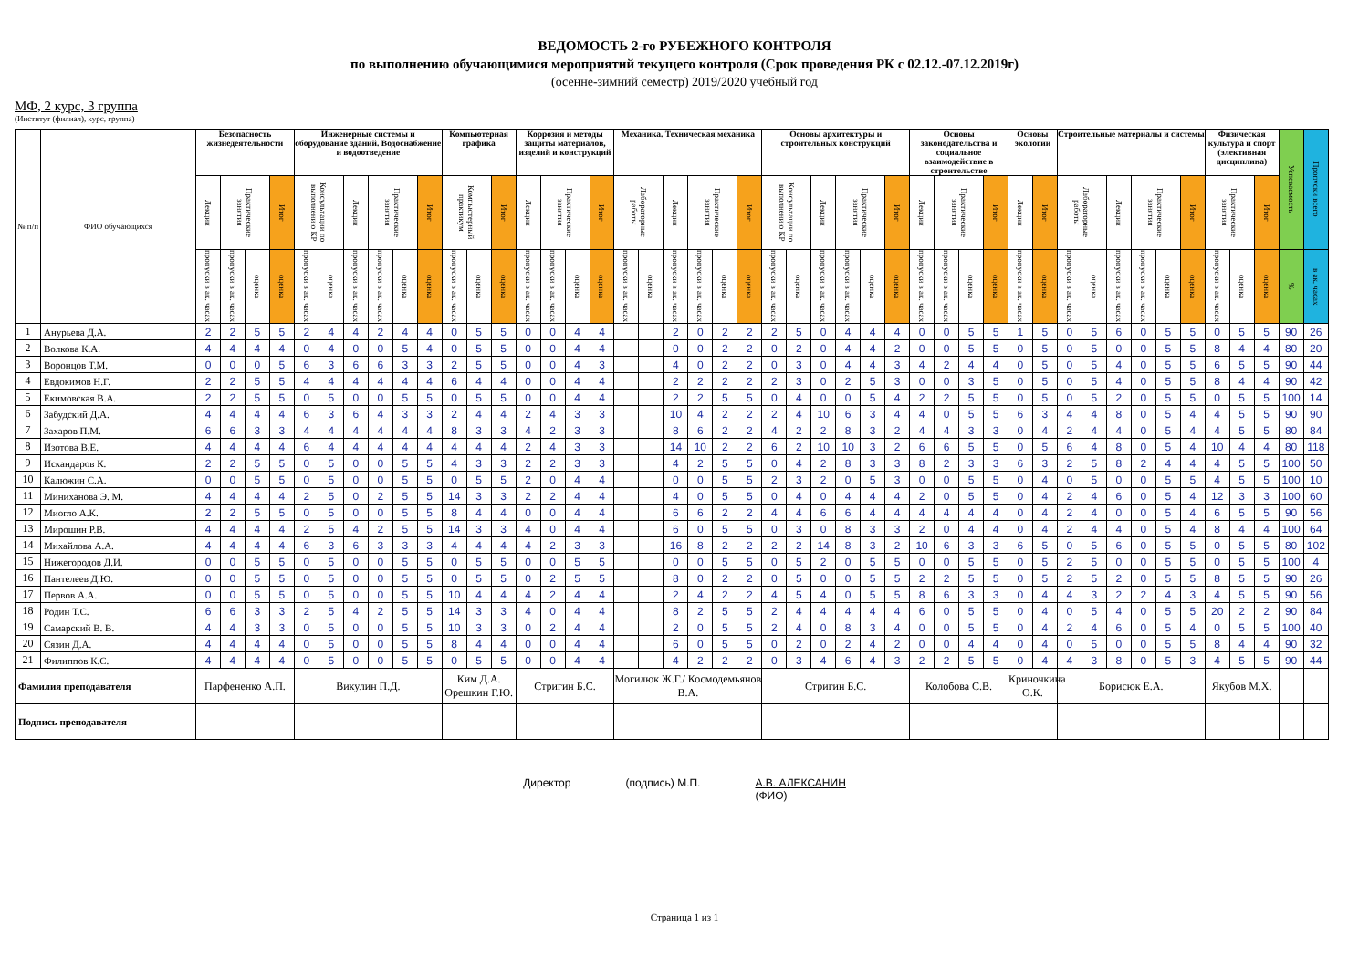ВЕДОМОСТЬ 2-го РУБЕЖНОГО КОНТРОЛЯ
по выполнению обучающимися мероприятий текущего контроля (Срок проведения РК с 02.12.-07.12.2019г)
(осенне-зимний семестр) 2019/2020 учебный год
МФ, 2 курс, 3 группа
(Институт (филиал), курс, группа)
| № п/п | ФИО обучающихся | Безопасность жизнедеятельности | | | | Инженерные системы и оборудование зданий. Водоснабжение и водоотведение | | | | | | Компьютерная графика | | | Коррозия и методы защиты материалов, изделий и конструкций | | | | Механика. Техническая механика | | | | | | Основы архитектуры и строительных конструкций | | | | | | Основы законодательства и социальное взаимодействие в строительстве | | | | Основы экологии | | Строительные материалы и системы | | | | | | Физическая культура и спорт (элективная дисциплина) | | | Успеваемость | Пропуски всего |
| --- | --- | --- | --- | --- | --- | --- | --- | --- | --- | --- | --- | --- | --- | --- | --- | --- | --- | --- | --- | --- | --- | --- | --- | --- | --- | --- | --- | --- | --- | --- | --- | --- | --- | --- | --- | --- | --- | --- | --- | --- | --- | --- | --- | --- | --- | --- | --- |
| | | Лекции | Практические занятия | | Итог | Консультации по выполнению КР | | Лекции | Практические занятия | | Итог | Компьютерный практикум | | Итог | Лекции | Практические занятия | | Итог | Лабораторные работы | | Лекции | Практические занятия | | Итог | Консультации по выполнению КР | | Лекции | Практические занятия | | Итог | Лекции | Практические занятия | | Итог | Лекции | Итог | Лабораторные работы | | Лекции | Практические занятия | | Итог | Практические занятия | | Итог | | |
| | | пропуски в ак. часах | пропуски в ак. часах | оценка | оценка | пропуски в ак. часах | оценка | пропуски в ак. часах | пропуски в ак. часах | оценка | оценка | пропуски в ак. часах | оценка | оценка | пропуски в ак. часах | пропуски в ак. часах | оценка | оценка | пропуски в ак. часах | оценка | пропуски в ак. часах | пропуски в ак. часах | оценка | оценка | пропуски в ак. часах | оценка | пропуски в ак. часах | пропуски в ак. часах | оценка | оценка | пропуски в ак. часах | пропуски в ак. часах | оценка | оценка | пропуски в ак. часах | оценка | пропуски в ак. часах | оценка | пропуски в ак. часах | пропуски в ак. часах | оценка | оценка | пропуски в ак. часах | оценка | оценка | % | в ак. часах |
| 1 | Анурьева Д.А. | 2 | 2 | 5 | 5 | 2 | 4 | 4 | 2 | 4 | 4 | 0 | 5 | 5 | 0 | 0 | 4 | 4 | | | 2 | 0 | 2 | 2 | 2 | 5 | 0 | 4 | 4 | 4 | 0 | 0 | 5 | 5 | 1 | 5 | 0 | 5 | 6 | 0 | 5 | 5 | 0 | 5 | 5 | 90 | 26 |
| 2 | Волкова К.А. | 4 | 4 | 4 | 4 | 0 | 4 | 0 | 0 | 5 | 4 | 0 | 5 | 5 | 0 | 0 | 4 | 4 | | | 0 | 0 | 2 | 2 | 0 | 2 | 0 | 4 | 4 | 2 | 0 | 0 | 5 | 5 | 0 | 5 | 0 | 5 | 0 | 0 | 5 | 5 | 8 | 4 | 4 | 80 | 20 |
| 3 | Воронцов Т.М. | 0 | 0 | 0 | 5 | 6 | 3 | 6 | 6 | 3 | 3 | 2 | 5 | 5 | 0 | 0 | 4 | 3 | | | 4 | 0 | 2 | 2 | 0 | 3 | 0 | 4 | 4 | 3 | 4 | 2 | 4 | 4 | 0 | 5 | 0 | 5 | 4 | 0 | 5 | 5 | 6 | 5 | 5 | 90 | 44 |
| 4 | Евдокимов Н.Г. | 2 | 2 | 5 | 5 | 4 | 4 | 4 | 4 | 4 | 4 | 6 | 4 | 4 | 0 | 0 | 4 | 4 | | | 2 | 2 | 2 | 2 | 2 | 3 | 0 | 2 | 5 | 3 | 0 | 0 | 3 | 5 | 0 | 5 | 0 | 5 | 4 | 0 | 5 | 5 | 8 | 4 | 4 | 90 | 42 |
| 5 | Екимовская В.А. | 2 | 2 | 5 | 5 | 0 | 5 | 0 | 0 | 5 | 5 | 0 | 5 | 5 | 0 | 0 | 4 | 4 | | | 2 | 2 | 5 | 5 | 0 | 4 | 0 | 0 | 5 | 4 | 2 | 2 | 5 | 5 | 0 | 5 | 0 | 5 | 2 | 0 | 5 | 5 | 0 | 5 | 5 | 100 | 14 |
| 6 | Забудский Д.А. | 4 | 4 | 4 | 4 | 6 | 3 | 6 | 4 | 3 | 3 | 2 | 4 | 4 | 2 | 4 | 3 | 3 | | | 10 | 4 | 2 | 2 | 2 | 4 | 10 | 6 | 3 | 4 | 4 | 0 | 5 | 5 | 6 | 3 | 4 | 4 | 8 | 0 | 5 | 4 | 4 | 5 | 5 | 90 | 90 |
| 7 | Захаров П.М. | 6 | 6 | 3 | 3 | 4 | 4 | 4 | 4 | 4 | 4 | 8 | 3 | 3 | 4 | 2 | 3 | 3 | | | 8 | 6 | 2 | 2 | 4 | 2 | 2 | 8 | 3 | 2 | 4 | 4 | 3 | 3 | 0 | 4 | 2 | 4 | 4 | 0 | 5 | 4 | 4 | 5 | 5 | 80 | 84 |
| 8 | Изотова В.Е. | 4 | 4 | 4 | 4 | 6 | 4 | 4 | 4 | 4 | 4 | 4 | 4 | 4 | 2 | 4 | 3 | 3 | | | 14 | 10 | 2 | 2 | 6 | 2 | 10 | 10 | 3 | 2 | 6 | 6 | 5 | 5 | 0 | 5 | 6 | 4 | 8 | 0 | 5 | 4 | 10 | 4 | 4 | 80 | 118 |
| 9 | Искандаров К. | 2 | 2 | 5 | 5 | 0 | 5 | 0 | 0 | 5 | 5 | 4 | 3 | 3 | 2 | 2 | 3 | 3 | | | 4 | 2 | 5 | 5 | 0 | 4 | 2 | 8 | 3 | 3 | 8 | 2 | 3 | 3 | 6 | 3 | 2 | 5 | 8 | 2 | 4 | 4 | 4 | 5 | 5 | 100 | 50 |
| 10 | Калюжин С.А. | 0 | 0 | 5 | 5 | 0 | 5 | 0 | 0 | 5 | 5 | 0 | 5 | 5 | 2 | 0 | 4 | 4 | | | 0 | 0 | 5 | 5 | 2 | 3 | 2 | 0 | 5 | 3 | 0 | 0 | 5 | 5 | 0 | 4 | 0 | 5 | 0 | 0 | 5 | 5 | 4 | 5 | 5 | 100 | 10 |
| 11 | Миниханова Э. М. | 4 | 4 | 4 | 4 | 2 | 5 | 0 | 2 | 5 | 5 | 14 | 3 | 3 | 2 | 2 | 4 | 4 | | | 4 | 0 | 5 | 5 | 0 | 4 | 0 | 4 | 4 | 4 | 2 | 0 | 5 | 5 | 0 | 4 | 2 | 4 | 6 | 0 | 5 | 4 | 12 | 3 | 3 | 100 | 60 |
| 12 | Миогло А.К. | 2 | 2 | 5 | 5 | 0 | 5 | 0 | 0 | 5 | 5 | 8 | 4 | 4 | 0 | 0 | 4 | 4 | | | 6 | 6 | 2 | 2 | 4 | 4 | 6 | 6 | 4 | 4 | 4 | 4 | 4 | 4 | 0 | 4 | 2 | 4 | 0 | 0 | 5 | 4 | 6 | 5 | 5 | 90 | 56 |
| 13 | Мирошин Р.В. | 4 | 4 | 4 | 4 | 2 | 5 | 4 | 2 | 5 | 5 | 14 | 3 | 3 | 4 | 0 | 4 | 4 | | | 6 | 0 | 5 | 5 | 0 | 3 | 0 | 8 | 3 | 3 | 2 | 0 | 4 | 4 | 0 | 4 | 2 | 4 | 4 | 0 | 5 | 4 | 8 | 4 | 4 | 100 | 64 |
| 14 | Михайлова А.А. | 4 | 4 | 4 | 4 | 6 | 3 | 6 | 3 | 3 | 3 | 4 | 4 | 4 | 4 | 2 | 3 | 3 | | | 16 | 8 | 2 | 2 | 2 | 2 | 14 | 8 | 3 | 2 | 10 | 6 | 3 | 3 | 6 | 5 | 0 | 5 | 6 | 0 | 5 | 5 | 0 | 5 | 5 | 80 | 102 |
| 15 | Нижегородов Д.И. | 0 | 0 | 5 | 5 | 0 | 5 | 0 | 0 | 5 | 5 | 0 | 5 | 5 | 0 | 0 | 5 | 5 | | | 0 | 0 | 5 | 5 | 0 | 5 | 2 | 0 | 5 | 5 | 0 | 0 | 5 | 5 | 0 | 5 | 2 | 5 | 0 | 0 | 5 | 5 | 0 | 5 | 5 | 100 | 4 |
| 16 | Пантелеев Д.Ю. | 0 | 0 | 5 | 5 | 0 | 5 | 0 | 0 | 5 | 5 | 0 | 5 | 5 | 0 | 2 | 5 | 5 | | | 8 | 0 | 2 | 2 | 0 | 5 | 0 | 0 | 5 | 5 | 2 | 2 | 5 | 5 | 0 | 5 | 2 | 5 | 2 | 0 | 5 | 5 | 8 | 5 | 5 | 90 | 26 |
| 17 | Первов А.А. | 0 | 0 | 5 | 5 | 0 | 5 | 0 | 0 | 5 | 5 | 10 | 4 | 4 | 4 | 2 | 4 | 4 | | | 2 | 4 | 2 | 2 | 4 | 5 | 4 | 0 | 5 | 5 | 8 | 6 | 3 | 3 | 0 | 4 | 4 | 3 | 2 | 2 | 4 | 3 | 4 | 5 | 5 | 90 | 56 |
| 18 | Родин Т.С. | 6 | 6 | 3 | 3 | 2 | 5 | 4 | 2 | 5 | 5 | 14 | 3 | 3 | 4 | 0 | 4 | 4 | | | 8 | 2 | 5 | 5 | 2 | 4 | 4 | 4 | 4 | 4 | 6 | 0 | 5 | 5 | 0 | 4 | 0 | 5 | 4 | 0 | 5 | 5 | 20 | 2 | 2 | 90 | 84 |
| 19 | Самарский В. В. | 4 | 4 | 3 | 3 | 0 | 5 | 0 | 0 | 5 | 5 | 10 | 3 | 3 | 0 | 2 | 4 | 4 | | | 2 | 0 | 5 | 5 | 2 | 4 | 0 | 8 | 3 | 4 | 0 | 0 | 5 | 5 | 0 | 4 | 2 | 4 | 6 | 0 | 5 | 4 | 0 | 5 | 5 | 100 | 40 |
| 20 | Сязин Д.А. | 4 | 4 | 4 | 4 | 0 | 5 | 0 | 0 | 5 | 5 | 8 | 4 | 4 | 0 | 0 | 4 | 4 | | | 6 | 0 | 5 | 5 | 0 | 2 | 0 | 2 | 4 | 2 | 0 | 0 | 4 | 4 | 0 | 4 | 0 | 5 | 0 | 0 | 5 | 5 | 8 | 4 | 4 | 90 | 32 |
| 21 | Филиппов К.С. | 4 | 4 | 4 | 4 | 0 | 5 | 0 | 0 | 5 | 5 | 0 | 5 | 5 | 0 | 0 | 4 | 4 | | | 4 | 2 | 2 | 2 | 0 | 3 | 4 | 6 | 4 | 3 | 2 | 2 | 5 | 5 | 0 | 4 | 4 | 3 | 8 | 0 | 5 | 3 | 4 | 5 | 5 | 90 | 44 |
| Фамилия преподавателя | | Парфененко А.П. | | | | Викулин П.Д. | | | | | | Ким Д.А. Орешкин Г.Ю. | | | Стригин Б.С. | | | | Могилюк Ж.Г./ Космодемьянов В.А. | | | | | | Стригин Б.С. | | | | | | Колобова С.В. | | | | Криночкина О.К. | | Борисюк Е.А. | | | | | | Якубов М.Х. | | | | |
| Подпись преподавателя | | | | | | | | | | | | | | | | | | | | | | | | | | | | | | | | | | | | | | | | | | | | | | | |
Директор (подпись) М.П. А.В. АЛЕКСАНИН
(ФИО)
Страница 1 из 1